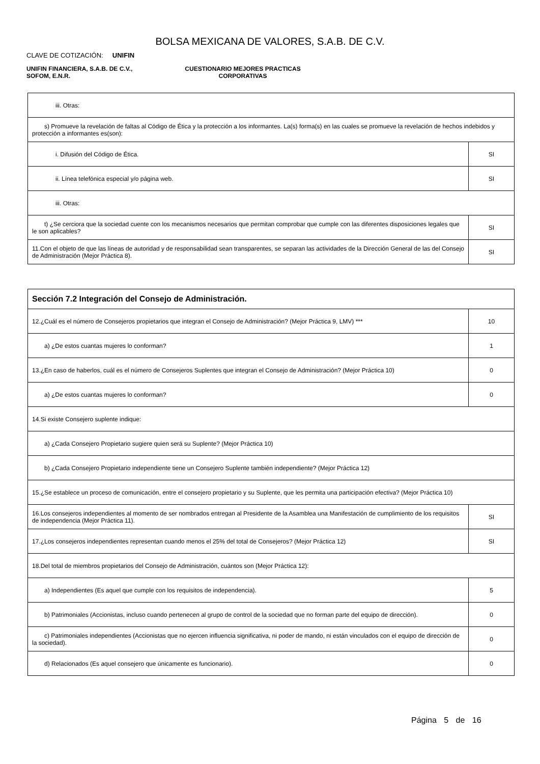BOLSA MEXICANA DE VALORES, S.A.B. DE C.V.
CLAVE DE COTIZACIÓN: UNIFIN
UNIFIN FINANCIERA, S.A.B. DE C.V.,
SOFOM, E.N.R.
CUESTIONARIO MEJORES PRACTICAS
CORPORATIVAS
| iii. Otras: | |
| s) Promueve la revelación de faltas al Código de Ética y la protección a los informantes. La(s) forma(s) en las cuales se promueve la revelación de hechos indebidos y protección a informantes es(son): | |
| i. Difusión del Código de Ética. | SI |
| ii. Línea telefónica especial y/o página web. | SI |
| iii. Otras: | |
| t) ¿Se cerciora que la sociedad cuente con los mecanismos necesarios que permitan comprobar que cumple con las diferentes disposiciones legales que le son aplicables? | SI |
| 11.Con el objeto de que las líneas de autoridad y de responsabilidad sean transparentes, se separan las actividades de la Dirección General de las del Consejo de Administración (Mejor Práctica 8). | SI |
| Sección 7.2 Integración del Consejo de Administración. | |
| 12.¿Cuál es el número de Consejeros propietarios que integran el Consejo de Administración? (Mejor Práctica 9, LMV) *** | 10 |
| a) ¿De estos cuantas mujeres lo conforman? | 1 |
| 13.¿En caso de haberlos, cuál es el número de Consejeros Suplentes que integran el Consejo de Administración? (Mejor Práctica 10) | 0 |
| a) ¿De estos cuantas mujeres lo conforman? | 0 |
| 14.Si existe Consejero suplente indique: | |
| a) ¿Cada Consejero Propietario sugiere quien será su Suplente? (Mejor Práctica 10) | |
| b) ¿Cada Consejero Propietario independiente tiene un Consejero Suplente también independiente? (Mejor Práctica 12) | |
| 15.¿Se establece un proceso de comunicación, entre el consejero propietario y su Suplente, que les permita una participación efectiva? (Mejor Práctica 10) | |
| 16.Los consejeros independientes al momento de ser nombrados entregan al Presidente de la Asamblea una Manifestación de cumplimiento de los requisitos de independencia (Mejor Práctica 11). | SI |
| 17.¿Los consejeros independientes representan cuando menos el 25% del total de Consejeros? (Mejor Práctica 12) | SI |
| 18.Del total de miembros propietarios del Consejo de Administración, cuántos son (Mejor Práctica 12): | |
| a) Independientes (Es aquel que cumple con los requisitos de independencia). | 5 |
| b) Patrimoniales (Accionistas, incluso cuando pertenecen al grupo de control de la sociedad que no forman parte del equipo de dirección). | 0 |
| c) Patrimoniales independientes (Accionistas que no ejercen influencia significativa, ni poder de mando, ni están vinculados con el equipo de dirección de la sociedad). | 0 |
| d) Relacionados (Es aquel consejero que únicamente es funcionario). | 0 |
Página 5 de 16